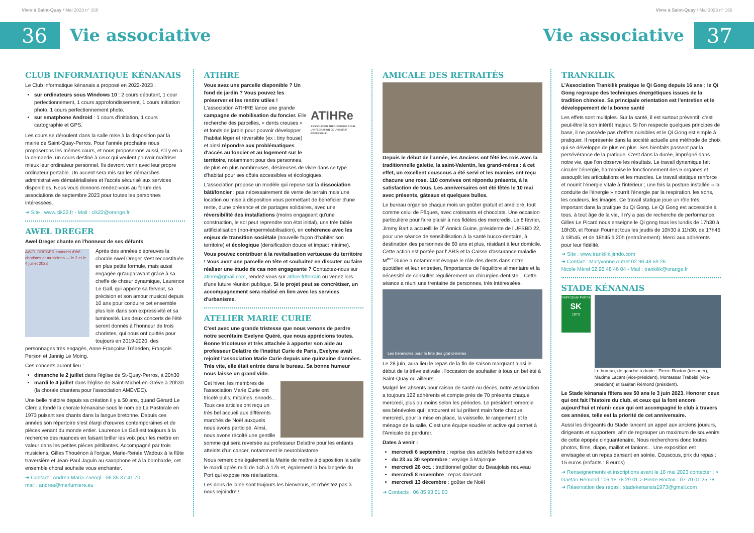Vivre à Saint-Quay / Mai 2023 n° 166 Vivre à Saint-Quay / Mai 2023 n° 166
36
Vie associative
Vie associative
37
CLUB INFORMATIQUE KÉNANAIS
Le Club informatique kénanais a proposé en 2022-2023 :
sur ordinateurs sous Windows 10 : 2 cours débutant, 1 cour perfectionnement, 1 cours approfondissement, 1 cours initiation photo, 1 cours perfectionnement photo.
sur smatphone Android : 1 cours d'initiation, 1 cours cartographie et GPS.
Les cours se déroulent dans la salle mise à la disposition par la mairie de Saint-Quay-Perros. Pour l'année prochaine nous proposerons les mêmes cours, et nous proposerons aussi, s'il y en a la demande, un cours destiné à ceux qui veulent pouvoir maîtriser mieux leur ordinateur personnel. Ils devront venir avec leur propre ordinateur portable. Un accent sera mis sur les démarches administratives dématérialisées et l'accès sécurisé aux services disponibles. Nous vous donnons rendez-vous au forum des associations de septembre 2023 pour toutes les personnes intéressées.
➜ Site : www.cik22.fr - Mail : cik22@orange.fr
AWEL DREGER
Awel Dreger chante en l'honneur de ses défunts
AWEL DREGER concerts d'été choristes et musiciens — le 2 et le 4 juillet 2023
Après des années d'épreuves la chorale Awel Dreger s'est reconstituée en plus petite formule, mais aussi engagée qu'auparavant grâce à sa cheffe de chœur dynamique, Laurence Le Gall, qui apporte sa ferveur, sa précision et son amour musical depuis 10 ans pour conduire cet ensemble plus loin dans son expressivité et sa luminosité. Les deux concerts de l'été seront donnés à l'honneur de trois choristes, qui nous ont quittés pour toujours en 2019-2020, des personnages très engagés, Anne-Françoise Trébéden, François Person et Jannig Le Moing.
Ces concerts auront lieu :
dimanche le 2 juillet dans l'église de St-Quay-Perros, à 20h30
mardi le 4 juillet dans l'église de Saint-Michel-en-Grève à 20h30 (la chorale chantera pour l'association AMEVEC).
Une belle histoire depuis sa création il y a 50 ans, quand Gérard Le Clerc a fondé la chorale kénanaise sous le nom de La Pastorale en 1973 puisant ses chants dans la langue bretonne. Depuis ces années son répertoire s'est élargi d'œuvres contemporaines et de pièces venant du monde entier. Laurence Le Gall est toujours à la recherche des nuances en faisant briller les voix pour les mettre en valeur dans les petites pièces pétillantes. Accompagné par trois musiciens, Gilles Thouénon à l'orgue, Marie-Renée Wadoux à la flûte traversière et Jean-Paul Jaguin au saxophone et à la bombarde, cet ensemble choral souhaite vous enchanter.
➜ Contact : Andrea Maria Zaengl - 06 35 37 41 70
mail : andrea@merlumiere.eu
ATIHRE
ATIHRe
ASSOCIATION TRÉGORROISE POUR L'INTÉGRATION DE L'HABITAT RÉVERSIBLE
Vous avez une parcelle disponible ? Un fond de jardin ? Vous pouvez les préserver et les rendre utiles ! L'association ATIHRE lance une grande campagne de mobilisation du foncier. Elle recherche des parcelles, « dents creuses » et fonds de jardin pour pouvoir développer l'habitat léger et réversible (ex : tiny house) et ainsi répondre aux problématiques d'accès au foncier et au logement sur le territoire, notamment pour des personnes, de plus en plus nombreuses, désireuses de vivre dans ce type d'habitat pour ses côtés accessibles et écologiques.
L'association propose un modèle qui repose sur la dissociation bâti/foncier : pas nécessairement de vente de terrain mais une location ou mise à disposition vous permettant de bénéficier d'une rente, d'une présence et de partages solidaires, avec une réversibilité des installations (moins engageant qu'une construction, le sol peut reprendre son état initial), une très faible artificialisation (non-imperméabilisation), en cohérence avec les enjeux de transition sociétale (nouvelle façon d'habiter son territoire) et écologique (densification douce et impact minime).
Vous pouvez contribuer à la revitalisation vertueuse du territoire ! Vous avez une parcelle en tête et souhaitez en discuter ou faire réaliser une étude de cas non engageante ? Contactez-nous sur atihre@gmail.com, rendez-vous sur atihre.fr/terrain ou venez lors d'une future réunion publique. Si le projet peut se concrétiser, un accompagnement sera réalisé en lien avec les services d'urbanisme.
ATELIER MARIE CURIE
C'est avec une grande tristesse que nous venons de perdre notre secrétaire Evelyne Quéré, que nous apprécions toutes. Bonne tricoteuse et très attachée à apporter son aide au professeur Delattre de l'institut Curie de Paris, Evelyne avait rejoint l'association Marie Curie depuis une quinzaine d'années. Très vite, elle était entrée dans le bureau. Sa bonne humeur nous laisse un grand vide.
Cet hiver, les membres de l'association Marie Curie ont tricoté pulls, mitaines, snoods... Tous ces articles ont reçu un très bel accueil aux différents marchés de Noël auxquels nous avons participé. Ainsi, nous avons récolté une gentille somme qui sera reversée au professeur Delattre pour les enfants atteints d'un cancer, notamment le neuroblastome.
Nous remercions également la Mairie de mettre à disposition la salle le mardi après midi de 14h à 17h et, également la boulangerie du Port qui expose nos réalisations.
Les dons de laine sont toujours les bienvenus, et n'hésitez pas à nous rejoindre !
AMICALE DES RETRAITÉS
Depuis le début de l'année, les Anciens ont fêté les rois avec la traditionnelle galette, la saint-Valentin, les grand-mères : à cet effet, un excellent couscous a été servi et les mamies ont reçu chacune une rose. 110 convives ont répondu présents, à la satisfaction de tous. Les anniversaires ont été fêtés le 10 mai avec présents, gâteaux et quelques bulles.
Le bureau organise chaque mois un goûter gratuit et amélioré, tout comme celui de Pâques, avec croissants et chocolats. Une occasion particulière pour faire plaisir à nos fidèles des mercredis. Le 8 février, Jimmy Bart a accueilli le D<sup>r</sup> Annick Guine, présidente de l'UFSBD 22, pour une séance de sensibilisation à la santé bucco-dentaire, à destination des personnes de 60 ans et plus, résidant à leur domicile. Cette action est portée par l' ARS et la Caisse d'assurance maladie. M<sup>me</sup> Guine a notamment évoqué le rôle des dents dans notre quotidien et leur entretien, l'importance de l'équilibre alimentaire et la nécessité de consulter régulièrement un chirurgien-dentiste... Cette séance a réuni une trentaine de personnes, très intéressées.
Les bénévoles pour la fête des grand-mères
Le 28 juin, aura lieu le repas de la fin de saison marquant ainsi le début de la trêve estivale ; l'occasion de souhaiter à tous un bel été à Saint-Quay ou ailleurs.
Malgré les absents pour raison de santé ou décès, notre association a toujours 122 adhérents et compte près de 70 présents chaque mercredi, plus ou moins selon les périodes. Le président remercie ses bénévoles qui l'entourent et lui prêtent main forte chaque mercredi, pour la mise en place, la vaisselle, le rangement et le ménage de la salle. C'est une équipe soudée et active qui permet à l'Amicale de perdurer.
Dates à venir :
mercredi 6 septembre : reprise des activités hebdomadaires
du 23 au 30 septembre : voyage à Majorque
mercredi 26 oct. : traditionnel goûter du Beaujolais nouveau
mercredi 8 novembre : repas dansant
mercredi 13 décembre : goûter de Noël
➜ Contacts : 06 85 93 51 83
TRANKILIK
L'Association Trankilik pratique le Qi Gong depuis 16 ans ; le Qi Gong regroupe des techniques énergétiques issues de la tradition chinoise. Sa principale orientation est l'entretien et le développement de la bonne santé
Les effets sont multiples. Sur la santé, il est surtout préventif, c'est peut-être là son intérêt majeur. Si l'on respecte quelques principes de base, il ne possède pas d'effets nuisibles et le Qi Gong est simple à pratiquer. Il représente dans la société actuelle une méthode de choix qui se développe de plus en plus. Ses bienfaits passent par la persévérance de la pratique. C'est dans la durée, imprégné dans notre vie, que l'on observe les résultats. Le travail dynamique fait circuler l'énergie, harmonise le fonctionnement des 5 organes et assouplit les articulations et les muscles. Le travail statique renforce et nourrit l'énergie vitale à l'intérieur ; une fois la posture installée « la conduite de l'énergie » nourrit l'énergie par la respiration, les sons, les couleurs, les images. Ce travail statique joue un rôle très important dans la pratique du Qi Gong. Le Qi Gong est accessible à tous, à tout âge de la vie, il n'y a pas de recherche de performance. Gilles Le Picard nous enseigne le Qi gong tous les lundis de 17h30 à 18h30, et Ronan Fournet tous les jeudis de 10h30 à 11h30, de 17h45 à 18h45, et de 18h45 à 20h (entraînement). Merci aux adhérents pour leur fidélité.
➜ Site : www.trankilik.jimdo.com
➜ Contact : Maryvonne Autret 02 96 48 59 26
Nicole Mérel 02 96 48 46 04 - Mail : trankilik@orange.fr
STADE KÉNANAIS
Saint Quay Perros
SK
1973
Le bureau, de gauche à droite : Pierre Rocton (trésorier), Maxime Lacant (vice-président), Montassar Trabelsi (vice-président) et Gaëtan Rémond (président).
Le Stade kénanais fêtera ses 50 ans le 3 juin 2023. Honorer ceux qui ont fait l'histoire du club, et ceux qui la font encore aujourd'hui et réunir ceux qui ont accompagné le club à travers ces années, telle est la priorité de cet anniversaire.
Aussi les dirigeants du Stade lancent un appel aux anciens joueurs, dirigeants et supporters, afin de regrouper un maximum de souvenirs de cette épopée cinquantenaire. Nous recherchons donc toutes photos, films, diapo, maillot et fanions... Une exposition est envisagée et un repas dansant en soirée. Couscous, prix du repas : 15 euros (enfants : 8 euros)
➜ Renseignements et inscriptions avant le 18 mai 2023 contacter : > Gaëtan Rémond : 06 15 78 29 01 > Pierre Rocton : 07 70 01 25 78
➜ Réservation des repas : stadekenanais1973@gmail.com